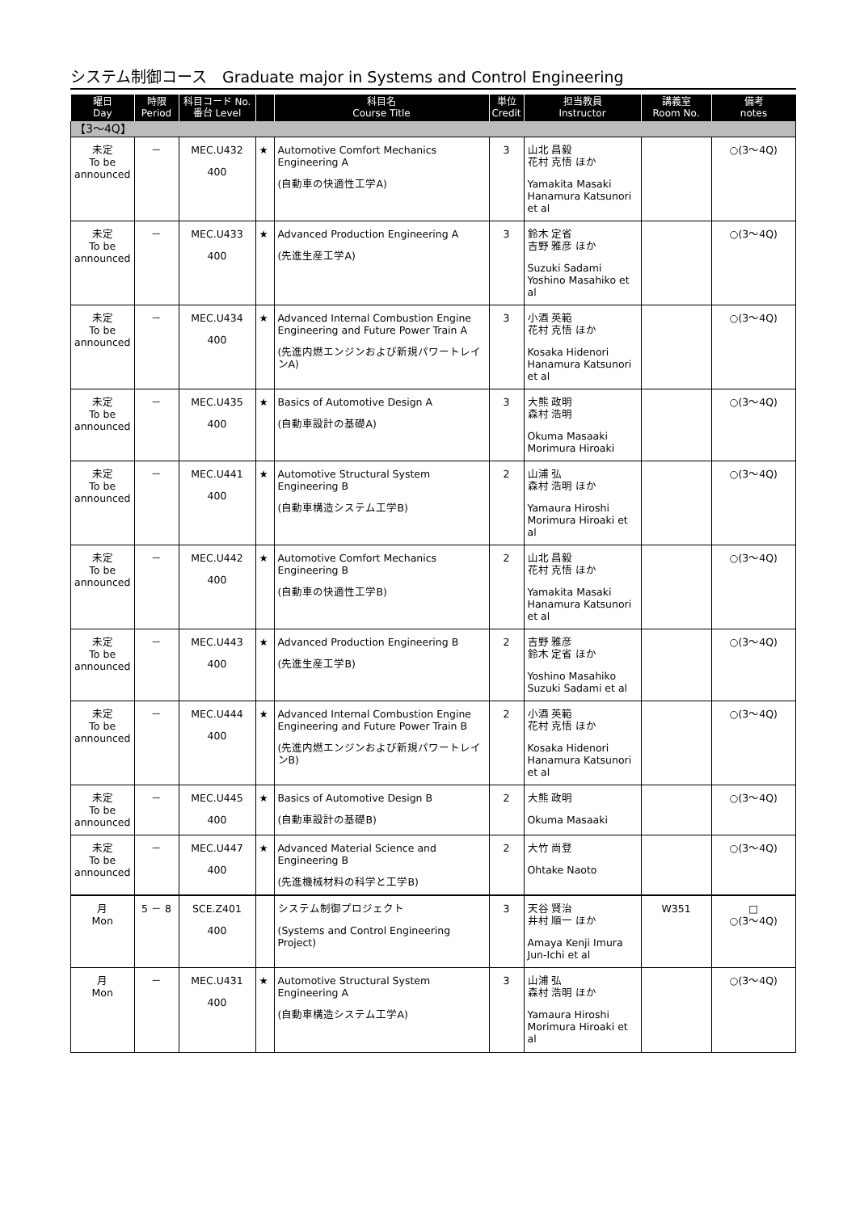システム制御コース　Graduate major in Systems and Control Engineering
| 曜日 Day | 時限 Period | 科目コード No. 番台 Level | | 科目名 Course Title | 単位 Credit | 担当教員 Instructor | 講義室 Room No. | 備考 notes |
| --- | --- | --- | --- | --- | --- | --- | --- | --- |
| 【3～4Q】 | | | | | | | | |
| 未定 To be announced | － | MEC.U432 400 | ★ | Automotive Comfort Mechanics Engineering A (自動車の快適性工学A) | 3 | 山北 昌毅 花村 克悟 ほか Yamakita Masaki Hanamura Katsunori et al | | ○(3～4Q) |
| 未定 To be announced | － | MEC.U433 400 | ★ | Advanced Production Engineering A (先進生産工学A) | 3 | 鈴木 定省 吉野 雅彦 ほか Suzuki Sadami Yoshino Masahiko et al | | ○(3～4Q) |
| 未定 To be announced | － | MEC.U434 400 | ★ | Advanced Internal Combustion Engine Engineering and Future Power Train A (先進内燃エンジンおよび新規パワートレインA) | 3 | 小酒 英範 花村 克悟 ほか Kosaka Hidenori Hanamura Katsunori et al | | ○(3～4Q) |
| 未定 To be announced | － | MEC.U435 400 | ★ | Basics of Automotive Design A (自動車設計の基礎A) | 3 | 大熊 政明 森村 浩明 Okuma Masaaki Morimura Hiroaki | | ○(3～4Q) |
| 未定 To be announced | － | MEC.U441 400 | ★ | Automotive Structural System Engineering B (自動車構造システム工学B) | 2 | 山浦 弘 森村 浩明 ほか Yamaura Hiroshi Morimura Hiroaki et al | | ○(3～4Q) |
| 未定 To be announced | － | MEC.U442 400 | ★ | Automotive Comfort Mechanics Engineering B (自動車の快適性工学B) | 2 | 山北 昌毅 花村 克悟 ほか Yamakita Masaki Hanamura Katsunori et al | | ○(3～4Q) |
| 未定 To be announced | － | MEC.U443 400 | ★ | Advanced Production Engineering B (先進生産工学B) | 2 | 吉野 雅彦 鈴木 定省 ほか Yoshino Masahiko Suzuki Sadami et al | | ○(3～4Q) |
| 未定 To be announced | － | MEC.U444 400 | ★ | Advanced Internal Combustion Engine Engineering and Future Power Train B (先進内燃エンジンおよび新規パワートレインB) | 2 | 小酒 英範 花村 克悟 ほか Kosaka Hidenori Hanamura Katsunori et al | | ○(3～4Q) |
| 未定 To be announced | － | MEC.U445 400 | ★ | Basics of Automotive Design B (自動車設計の基礎B) | 2 | 大熊 政明 Okuma Masaaki | | ○(3～4Q) |
| 未定 To be announced | － | MEC.U447 400 | ★ | Advanced Material Science and Engineering B (先進機械材料の科学と工学B) | 2 | 大竹 尚登 Ohtake Naoto | | ○(3～4Q) |
| 月 Mon | 5 － 8 | SCE.Z401 400 | | システム制御プロジェクト (Systems and Control Engineering Project) | 3 | 天谷 賢治 井村 順一 ほか Amaya Kenji Imura Jun-Ichi et al | W351 | □ ○(3～4Q) |
| 月 Mon | － | MEC.U431 400 | ★ | Automotive Structural System Engineering A (自動車構造システム工学A) | 3 | 山浦 弘 森村 浩明 ほか Yamaura Hiroshi Morimura Hiroaki et al | | ○(3～4Q) |